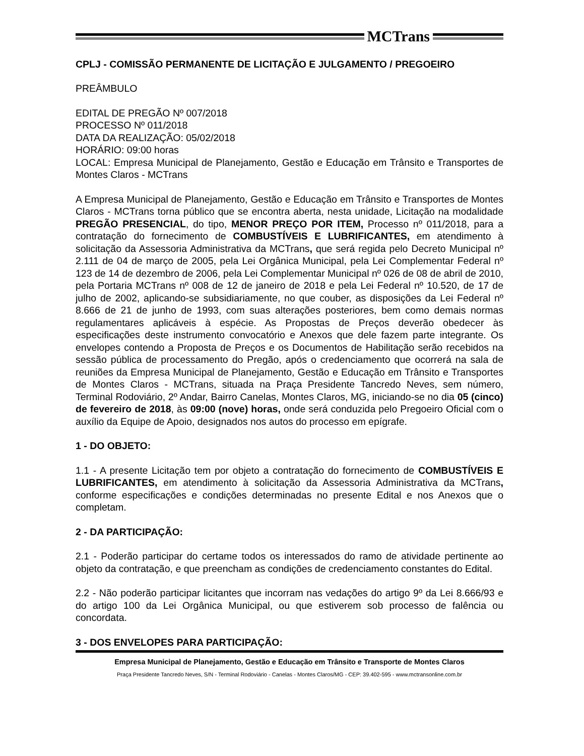MCTrans
CPLJ - COMISSÃO PERMANENTE DE LICITAÇÃO E JULGAMENTO / PREGOEIRO
PREÂMBULO
EDITAL DE PREGÃO Nº 007/2018
PROCESSO Nº 011/2018
DATA DA REALIZAÇÃO: 05/02/2018
HORÁRIO: 09:00 horas
LOCAL: Empresa Municipal de Planejamento, Gestão e Educação em Trânsito e Transportes de Montes Claros - MCTrans
A Empresa Municipal de Planejamento, Gestão e Educação em Trânsito e Transportes de Montes Claros - MCTrans torna público que se encontra aberta, nesta unidade, Licitação na modalidade PREGÃO PRESENCIAL, do tipo, MENOR PREÇO POR ITEM, Processo nº 011/2018, para a contratação do fornecimento de COMBUSTÍVEIS E LUBRIFICANTES, em atendimento à solicitação da Assessoria Administrativa da MCTrans, que será regida pelo Decreto Municipal nº 2.111 de 04 de março de 2005, pela Lei Orgânica Municipal, pela Lei Complementar Federal nº 123 de 14 de dezembro de 2006, pela Lei Complementar Municipal nº 026 de 08 de abril de 2010, pela Portaria MCTrans nº 008 de 12 de janeiro de 2018 e pela Lei Federal nº 10.520, de 17 de julho de 2002, aplicando-se subsidiariamente, no que couber, as disposições da Lei Federal nº 8.666 de 21 de junho de 1993, com suas alterações posteriores, bem como demais normas regulamentares aplicáveis à espécie. As Propostas de Preços deverão obedecer às especificações deste instrumento convocatório e Anexos que dele fazem parte integrante. Os envelopes contendo a Proposta de Preços e os Documentos de Habilitação serão recebidos na sessão pública de processamento do Pregão, após o credenciamento que ocorrerá na sala de reuniões da Empresa Municipal de Planejamento, Gestão e Educação em Trânsito e Transportes de Montes Claros - MCTrans, situada na Praça Presidente Tancredo Neves, sem número, Terminal Rodoviário, 2º Andar, Bairro Canelas, Montes Claros, MG, iniciando-se no dia 05 (cinco) de fevereiro de 2018, às 09:00 (nove) horas, onde será conduzida pelo Pregoeiro Oficial com o auxílio da Equipe de Apoio, designados nos autos do processo em epígrafe.
1 - DO OBJETO:
1.1 - A presente Licitação tem por objeto a contratação do fornecimento de COMBUSTÍVEIS E LUBRIFICANTES, em atendimento à solicitação da Assessoria Administrativa da MCTrans, conforme especificações e condições determinadas no presente Edital e nos Anexos que o completam.
2 - DA PARTICIPAÇÃO:
2.1 - Poderão participar do certame todos os interessados do ramo de atividade pertinente ao objeto da contratação, e que preencham as condições de credenciamento constantes do Edital.
2.2 - Não poderão participar licitantes que incorram nas vedações do artigo 9º da Lei 8.666/93 e do artigo 100 da Lei Orgânica Municipal, ou que estiverem sob processo de falência ou concordata.
3 - DOS ENVELOPES PARA PARTICIPAÇÃO:
Empresa Municipal de Planejamento, Gestão e Educação em Trânsito e Transporte de Montes Claros
Praça Presidente Tancredo Neves, S/N - Terminal Rodoviário - Canelas - Montes Claros/MG - CEP: 39.402-595 - www.mctransonline.com.br